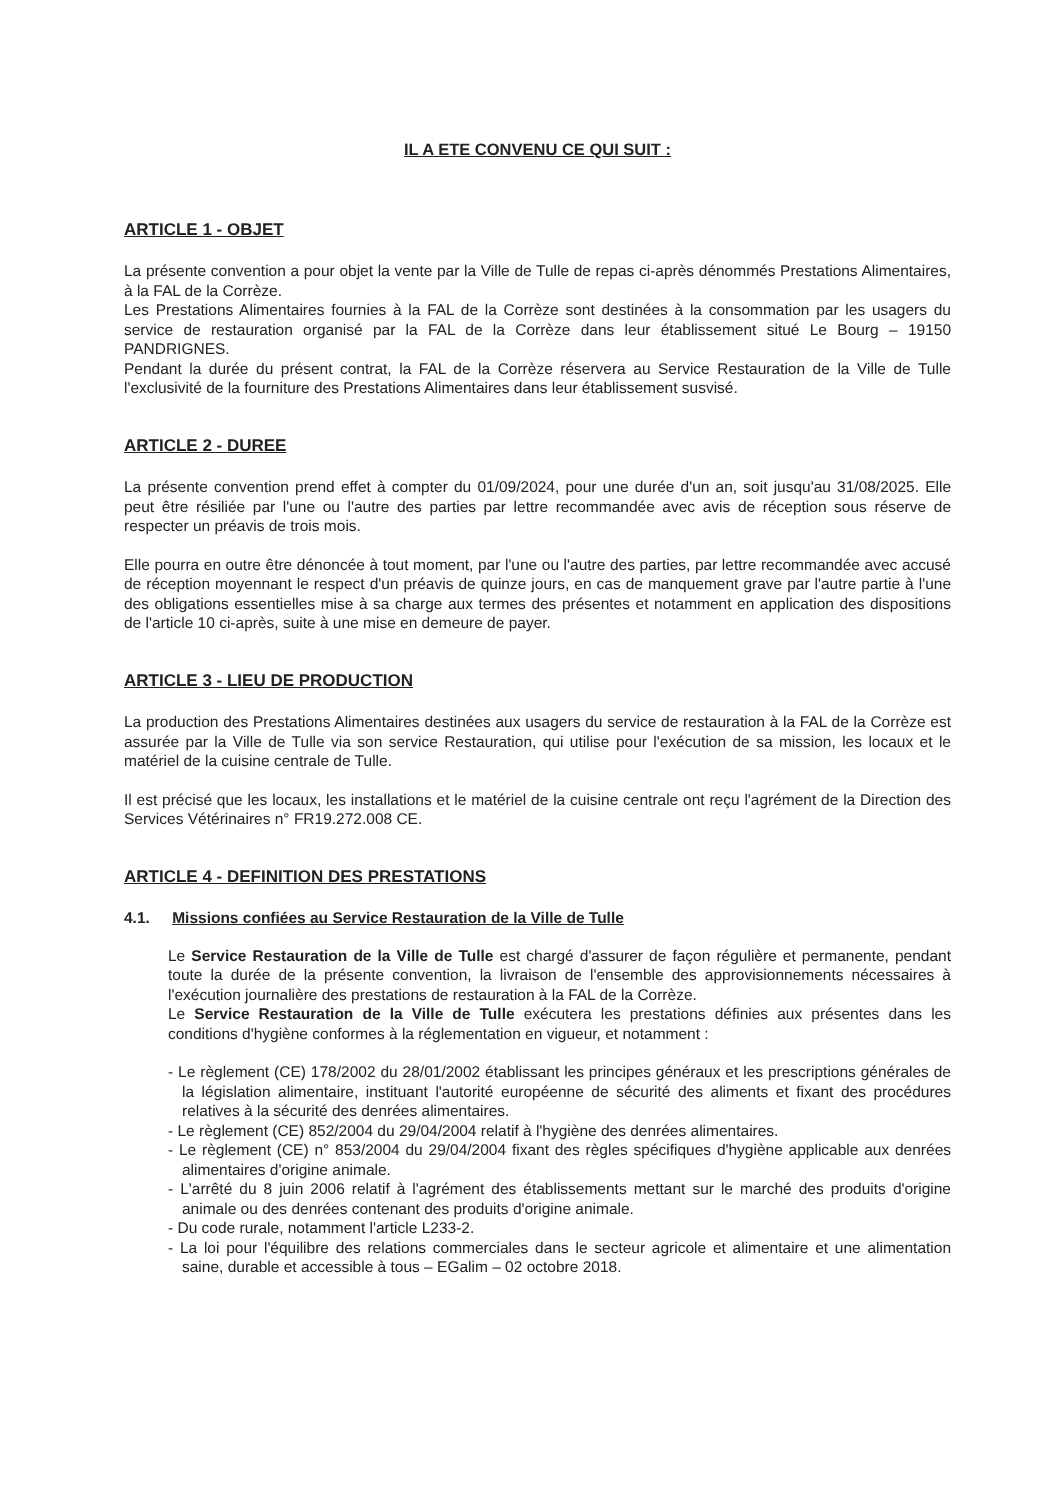IL A ETE CONVENU CE QUI SUIT :
ARTICLE 1 - OBJET
La présente convention a pour objet la vente par la Ville de Tulle de repas ci-après dénommés Prestations Alimentaires, à la FAL de la Corrèze.
Les Prestations Alimentaires fournies à la FAL de la Corrèze sont destinées à la consommation par les usagers du service de restauration organisé par la FAL de la Corrèze dans leur établissement situé Le Bourg – 19150 PANDRIGNES.
Pendant la durée du présent contrat, la FAL de la Corrèze réservera au Service Restauration de la Ville de Tulle l'exclusivité de la fourniture des Prestations Alimentaires dans leur établissement susvisé.
ARTICLE 2 - DUREE
La présente convention prend effet à compter du 01/09/2024, pour une durée d'un an, soit jusqu'au 31/08/2025. Elle peut être résiliée par l'une ou l'autre des parties par lettre recommandée avec avis de réception sous réserve de respecter un préavis de trois mois.
Elle pourra en outre être dénoncée à tout moment, par l'une ou l'autre des parties, par lettre recommandée avec accusé de réception moyennant le respect d'un préavis de quinze jours, en cas de manquement grave par l'autre partie à l'une des obligations essentielles mise à sa charge aux termes des présentes et notamment en application des dispositions de l'article 10 ci-après, suite à une mise en demeure de payer.
ARTICLE 3 - LIEU DE PRODUCTION
La production des Prestations Alimentaires destinées aux usagers du service de restauration à la FAL de la Corrèze est assurée par la Ville de Tulle via son service Restauration, qui utilise pour l'exécution de sa mission, les locaux et le matériel de la cuisine centrale de Tulle.
Il est précisé que les locaux, les installations et le matériel de la cuisine centrale ont reçu l'agrément de la Direction des Services Vétérinaires n° FR19.272.008 CE.
ARTICLE 4 - DEFINITION DES PRESTATIONS
4.1. Missions confiées au Service Restauration de la Ville de Tulle
Le Service Restauration de la Ville de Tulle est chargé d'assurer de façon régulière et permanente, pendant toute la durée de la présente convention, la livraison de l'ensemble des approvisionnements nécessaires à l'exécution journalière des prestations de restauration à la FAL de la Corrèze.
Le Service Restauration de la Ville de Tulle exécutera les prestations définies aux présentes dans les conditions d'hygiène conformes à la réglementation en vigueur, et notamment :
- Le règlement (CE) 178/2002 du 28/01/2002 établissant les principes généraux et les prescriptions générales de la législation alimentaire, instituant l'autorité européenne de sécurité des aliments et fixant des procédures relatives à la sécurité des denrées alimentaires.
- Le règlement (CE) 852/2004 du 29/04/2004 relatif à l'hygiène des denrées alimentaires.
- Le règlement (CE) n° 853/2004 du 29/04/2004 fixant des règles spécifiques d'hygiène applicable aux denrées alimentaires d'origine animale.
- L'arrêté du 8 juin 2006 relatif à l'agrément des établissements mettant sur le marché des produits d'origine animale ou des denrées contenant des produits d'origine animale.
- Du code rurale, notamment l'article L233-2.
- La loi pour l'équilibre des relations commerciales dans le secteur agricole et alimentaire et une alimentation saine, durable et accessible à tous – EGalim – 02 octobre 2018.